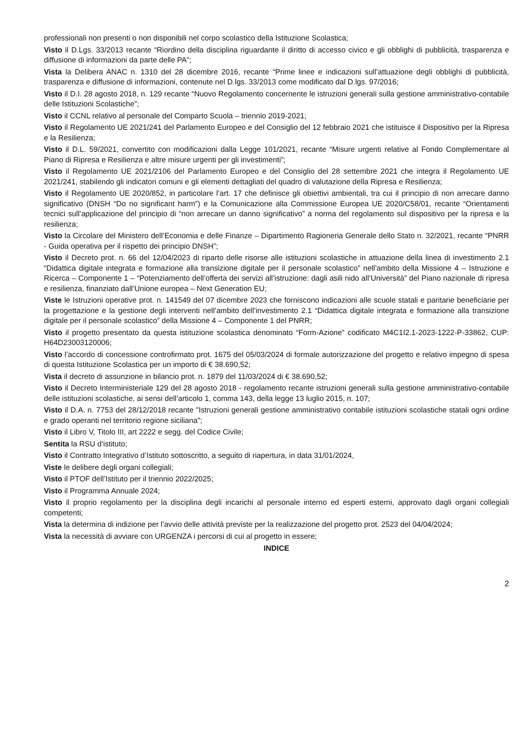professionali non presenti o non disponibili nel corpo scolastico della Istituzione Scolastica;
Visto il D.Lgs. 33/2013 recante “Riordino della disciplina riguardante il diritto di accesso civico e gli obblighi di pubblicità, trasparenza e diffusione di informazioni da parte delle PA”;
Vista la Delibera ANAC n. 1310 del 28 dicembre 2016, recante “Prime linee e indicazioni sull’attuazione degli obblighi di pubblicità, trasparenza e diffusione di informazioni, contenute nel D.lgs. 33/2013 come modificato dal D.lgs. 97/2016;
Visto il D.I. 28 agosto 2018, n. 129 recante “Nuovo Regolamento concernente le istruzioni generali sulla gestione amministrativo-contabile delle Istituzioni Scolastiche”;
Visto il CCNL relativo al personale del Comparto Scuola – triennio 2019-2021;
Visto il Regolamento UE 2021/241 del Parlamento Europeo e del Consiglio del 12 febbraio 2021 che istituisce il Dispositivo per la Ripresa e la Resilienza;
Visto il D.L. 59/2021, convertito con modificazioni dalla Legge 101/2021, recante “Misure urgenti relative al Fondo Complementare al Piano di Ripresa e Resilienza e altre misure urgenti per gli investimenti”;
Visto il Regolamento UE 2021/2106 del Parlamento Europeo e del Consiglio del 28 settembre 2021 che integra il Regolamento UE 2021/241, stabilendo gli indicatori comuni e gli elementi dettagliati del quadro di valutazione della Ripresa e Resilienza;
Visto il Regolamento UE 2020/852, in particolare l’art. 17 che definisce gli obiettivi ambientali, tra cui il principio di non arrecare danno significativo (DNSH “Do no significant harm”) e la Comunicazione alla Commissione Europea UE 2020/C58/01, recante “Orientamenti tecnici sull’applicazione del principio di “non arrecare un danno significativo” a norma del regolamento sul dispositivo per la ripresa e la resilienza;
Visto la Circolare del Ministero dell’Economia e delle Finanze – Dipartimento Ragioneria Generale dello Stato n. 32/2021, recante “PNRR - Guida operativa per il rispetto dei principio DNSH”;
Visto il Decreto prot. n. 66 del 12/04/2023 di riparto delle risorse alle istituzioni scolastiche in attuazione della linea di investimento 2.1 “Didattica digitale integrata e formazione alla transizione digitale per il personale scolastico” nell’ambito della Missione 4 – Istruzione e Ricerca – Componente 1 – “Potenziamento dell’offerta dei servizi all’istruzione: dagli asili nido all’Università” del Piano nazionale di ripresa e resilienza, finanziato dall’Unione europea – Next Generation EU;
Viste le Istruzioni operative prot. n. 141549 del 07 dicembre 2023 che forniscono indicazioni alle scuole statali e paritarie beneficiarie per la progettazione e la gestione degli interventi nell’ambito dell’investimento 2.1 “Didattica digitale integrata e formazione alla transizione digitale per il personale scolastico” della Missione 4 – Componente 1 del PNRR;
Visto il progetto presentato da questa istituzione scolastica denominato “Form-Azione” codificato M4C1I2.1-2023-1222-P-33862, CUP: H64D23003120006;
Visto l’accordo di concessione controfirmato prot. 1675 del 05/03/2024 di formale autorizzazione del progetto e relativo impegno di spesa di questa Istituzione Scolastica per un importo di € 38.690,52;
Vista il decreto di assunzione in bilancio prot. n. 1879 del 11/03/2024 di € 38.690,52;
Visto il Decreto Interministeriale 129 del 28 agosto 2018 - regolamento recante istruzioni generali sulla gestione amministrativo-contabile delle istituzioni scolastiche, ai sensi dell’articolo 1, comma 143, della legge 13 luglio 2015, n. 107;
Visto il D.A. n. 7753 del 28/12/2018 recante "Istruzioni generali gestione amministrativo contabile istituzioni scolastiche statali ogni ordine e grado operanti nel territorio regione siciliana";
Visto il Libro V, Titolo III, art 2222 e segg. del Codice Civile;
Sentita la RSU d’istituto;
Visto il Contratto Integrativo d’Istituto sottoscritto, a seguito di riapertura, in data 31/01/2024,
Viste le delibere degli organi collegiali;
Visto il PTOF dell’Istituto per il triennio 2022/2025;
Visto il Programma Annuale 2024;
Visto il proprio regolamento per la disciplina degli incarichi al personale interno ed esperti esterni, approvato dagli organi collegiali competenti;
Vista la determina di indizione per l’avvio delle attività previste per la realizzazione del progetto prot. 2523 del 04/04/2024;
Vista la necessità di avviare con URGENZA i percorsi di cui al progetto in essere;
INDICE
2